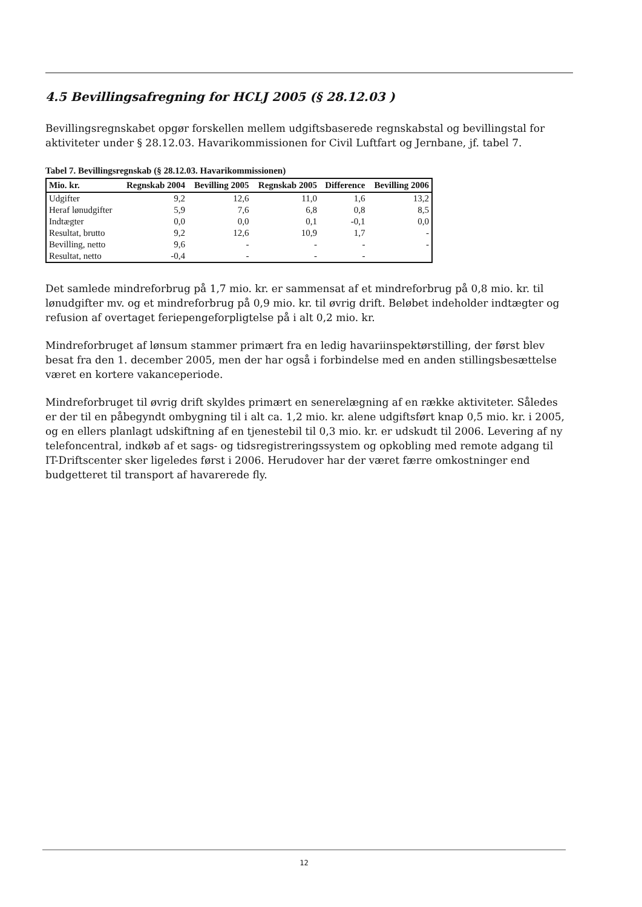4.5 Bevillingsafregning for HCLJ 2005 (§ 28.12.03 )
Bevillingsregnskabet opgør forskellen mellem udgiftsbaserede regnskabstal og bevillingstal for aktiviteter under § 28.12.03. Havarikommissionen for Civil Luftfart og Jernbane, jf. tabel 7.
Tabel 7. Bevillingsregnskab (§ 28.12.03. Havarikommissionen)
| Mio. kr. | Regnskab 2004 | Bevilling 2005 | Regnskab 2005 | Difference | Bevilling 2006 |
| --- | --- | --- | --- | --- | --- |
| Udgifter | 9,2 | 12,6 | 11,0 | 1,6 | 13,2 |
| Heraf lønudgifter | 5,9 | 7,6 | 6,8 | 0,8 | 8,5 |
| Indtægter | 0,0 | 0,0 | 0,1 | -0,1 | 0,0 |
| Resultat, brutto | 9,2 | 12,6 | 10,9 | 1,7 | - |
| Bevilling, netto | 9,6 | - | - | - | - |
| Resultat, netto | -0,4 | - | - | - | |
Det samlede mindreforbrug på 1,7 mio. kr. er sammensat af et mindreforbrug på 0,8 mio. kr. til lønudgifter mv. og et mindreforbrug på 0,9 mio. kr. til øvrig drift. Beløbet indeholder indtægter og refusion af overtaget feriepengeforpligtelse på i alt 0,2 mio. kr.
Mindreforbruget af lønsum stammer primært fra en ledig havariinspektørstilling, der først blev besat fra den 1. december 2005, men der har også i forbindelse med en anden stillingsbesættelse været en kortere vakanceperiode.
Mindreforbruget til øvrig drift skyldes primært en senerelægning af en række aktiviteter. Således er der til en påbegyndt ombygning til i alt ca. 1,2 mio. kr. alene udgiftsført knap 0,5 mio. kr. i 2005, og en ellers planlagt udskiftning af en tjenestebil til 0,3 mio. kr. er udskudt til 2006. Levering af ny telefoncentral, indkøb af et sags- og tidsregistreringssystem og opkobling med remote adgang til IT-Driftscenter sker ligeledes først i 2006. Herudover har der været færre omkostninger end budgetteret til transport af havarerede fly.
12